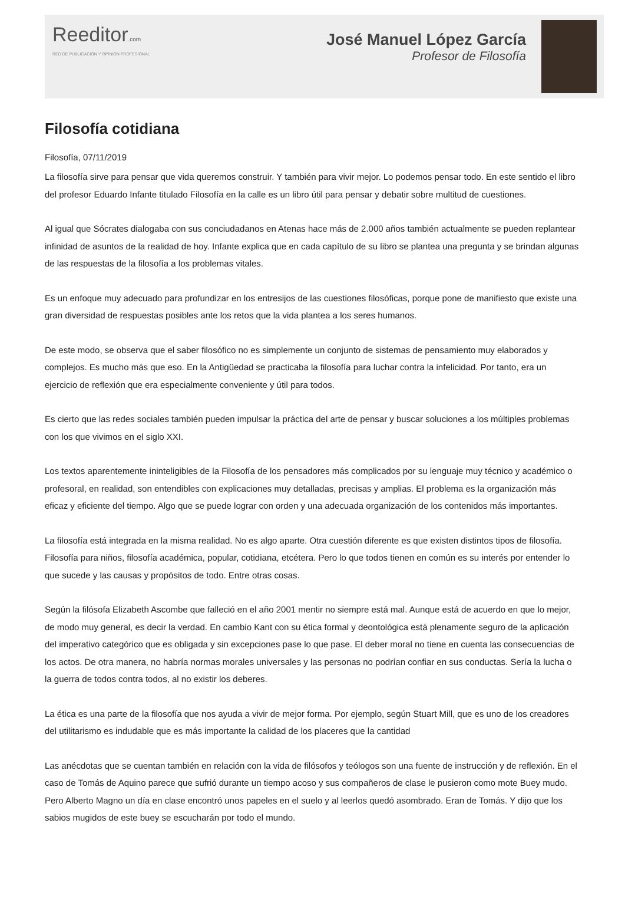Reeditor.com
RED DE PUBLICACIÓN Y OPINIÓN PROFESIONAL
José Manuel López García
Profesor de Filosofía
Filosofía cotidiana
Filosofía, 07/11/2019
La filosofía sirve para pensar que vida queremos construir. Y también para vivir mejor. Lo podemos pensar todo. En este sentido el libro del profesor Eduardo Infante titulado Filosofía en la calle es un libro útil para pensar y debatir sobre multitud de cuestiones.
Al igual que Sócrates dialogaba con sus conciudadanos en Atenas hace más de 2.000 años también actualmente se pueden replantear infinidad de asuntos de la realidad de hoy. Infante explica que en cada capítulo de su libro se plantea una pregunta y se brindan algunas de las respuestas de la filosofía a los problemas vitales.
Es un enfoque muy adecuado para profundizar en los entresijos de las cuestiones filosóficas, porque pone de manifiesto que existe una gran diversidad de respuestas posibles ante los retos que la vida plantea a los seres humanos.
De este modo, se observa que el saber filosófico no es simplemente un conjunto de sistemas de pensamiento muy elaborados y complejos. Es mucho más que eso. En la Antigüedad se practicaba la filosofía para luchar contra la infelicidad. Por tanto, era un ejercicio de reflexión que era especialmente conveniente y útil para todos.
Es cierto que las redes sociales también pueden impulsar la práctica del arte de pensar y buscar soluciones a los múltiples problemas con los que vivimos en el siglo XXI.
Los textos aparentemente ininteligibles de la Filosofía de los pensadores más complicados por su lenguaje muy técnico y académico o profesoral, en realidad, son entendibles con explicaciones muy detalladas, precisas y amplias. El problema es la organización más eficaz y eficiente del tiempo. Algo que se puede lograr con orden y una adecuada organización de los contenidos más importantes.
La filosofía está integrada en la misma realidad. No es algo aparte. Otra cuestión diferente es que existen distintos tipos de filosofía. Filosofía para niños, filosofía académica, popular, cotidiana, etcétera. Pero lo que todos tienen en común es su interés por entender lo que sucede y las causas y propósitos de todo. Entre otras cosas.
Según la filósofa Elizabeth Ascombe que falleció en el año 2001 mentir no siempre está mal. Aunque está de acuerdo en que lo mejor, de modo muy general, es decir la verdad. En cambio Kant con su ética formal y deontológica está plenamente seguro de la aplicación del imperativo categórico que es obligada y sin excepciones pase lo que pase. El deber moral no tiene en cuenta las consecuencias de los actos. De otra manera, no habría normas morales universales y las personas no podrían confiar en sus conductas. Sería la lucha o la guerra de todos contra todos, al no existir los deberes.
La ética es una parte de la filosofía que nos ayuda a vivir de mejor forma. Por ejemplo, según Stuart Mill, que es uno de los creadores del utilitarismo es indudable que es más importante la calidad de los placeres que la cantidad
Las anécdotas que se cuentan también en relación con la vida de filósofos y teólogos son una fuente de instrucción y de reflexión. En el caso de Tomás de Aquino parece que sufrió durante un tiempo acoso y sus compañeros de clase le pusieron como mote Buey mudo. Pero Alberto Magno un día en clase encontró unos papeles en el suelo y al leerlos quedó asombrado. Eran de Tomás. Y dijo que los sabios mugidos de este buey se escucharán por todo el mundo.